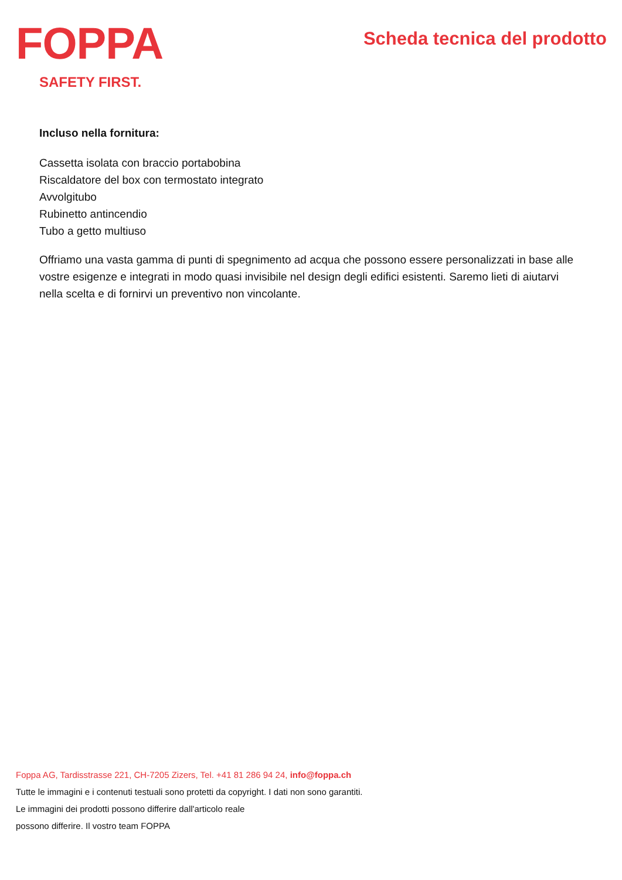FOPPA
SAFETY FIRST.
Scheda tecnica del prodotto
Incluso nella fornitura:
Cassetta isolata con braccio portabobina
Riscaldatore del box con termostato integrato
Avvolgitubo
Rubinetto antincendio
Tubo a getto multiuso
Offriamo una vasta gamma di punti di spegnimento ad acqua che possono essere personalizzati in base alle vostre esigenze e integrati in modo quasi invisibile nel design degli edifici esistenti. Saremo lieti di aiutarvi nella scelta e di fornirvi un preventivo non vincolante.
Foppa AG, Tardisstrasse 221, CH-7205 Zizers, Tel. +41 81 286 94 24, info@foppa.ch
Tutte le immagini e i contenuti testuali sono protetti da copyright. I dati non sono garantiti.
Le immagini dei prodotti possono differire dall'articolo reale
possono differire. Il vostro team FOPPA